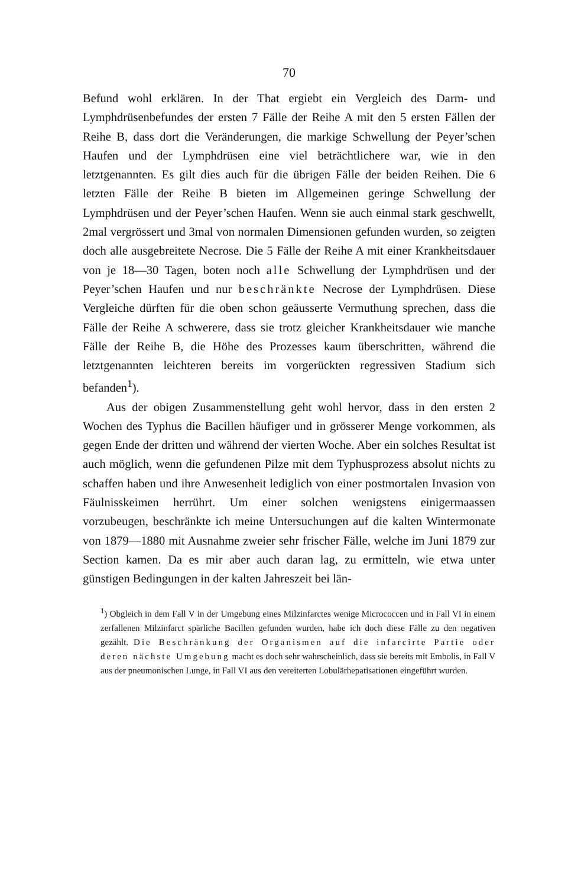70
Befund wohl erklären. In der That ergiebt ein Vergleich des Darm- und Lymphdrüsenbefundes der ersten 7 Fälle der Reihe A mit den 5 ersten Fällen der Reihe B, dass dort die Veränderungen, die markige Schwellung der Peyer’schen Haufen und der Lymphdrüsen eine viel beträchtlichere war, wie in den letztgenannten. Es gilt dies auch für die übrigen Fälle der beiden Reihen. Die 6 letzten Fälle der Reihe B bieten im Allgemeinen geringe Schwellung der Lymphdrüsen und der Peyer’schen Haufen. Wenn sie auch einmal stark geschwellt, 2mal vergrössert und 3mal von normalen Dimensionen gefunden wurden, so zeigten doch alle ausgebreitete Necrose. Die 5 Fälle der Reihe A mit einer Krankheitsdauer von je 18—30 Tagen, boten noch alle Schwellung der Lymphdrüsen und der Peyer’schen Haufen und nur beschränkte Necrose der Lymphdrüsen. Diese Vergleiche dürften für die oben schon geäusserte Vermuthung sprechen, dass die Fälle der Reihe A schwerere, dass sie trotz gleicher Krankheitsdauer wie manche Fälle der Reihe B, die Höhe des Prozesses kaum überschritten, während die letztgenannten leichteren bereits im vorgerückten regressiven Stadium sich befanden<sup>1</sup>).
Aus der obigen Zusammenstellung geht wohl hervor, dass in den ersten 2 Wochen des Typhus die Bacillen häufiger und in grösserer Menge vorkommen, als gegen Ende der dritten und während der vierten Woche. Aber ein solches Resultat ist auch möglich, wenn die gefundenen Pilze mit dem Typhusprozess absolut nichts zu schaffen haben und ihre Anwesenheit lediglich von einer postmortalen Invasion von Fäulnisskeimen herrührt. Um einer solchen wenigstens einigermaassen vorzubeugen, beschränkte ich meine Untersuchungen auf die kalten Wintermonate von 1879—1880 mit Ausnahme zweier sehr frischer Fälle, welche im Juni 1879 zur Section kamen. Da es mir aber auch daran lag, zu ermitteln, wie etwa unter günstigen Bedingungen in der kalten Jahreszeit bei län-
<sup>1</sup>) Obgleich in dem Fall V in der Umgebung eines Milzinfarctes wenige Micrococcen und in Fall VI in einem zerfallenen Milzinfarct spärliche Bacillen gefunden wurden, habe ich doch diese Fälle zu den negativen gezählt. Die Beschränkung der Organismen auf die infarcirte Partie oder deren nächste Umgebung macht es doch sehr wahrscheinlich, dass sie bereits mit Embolis, in Fall V aus der pneumonischen Lunge, in Fall VI aus den vereiterten Lobulärhepatisationen eingeführt wurden.